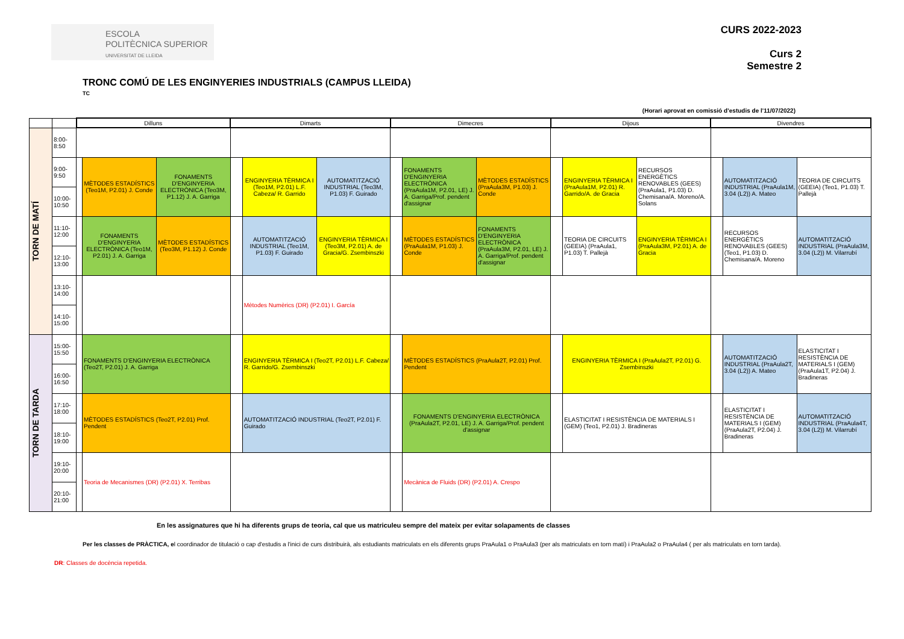ESCOLA
POLITÈCNICA SUPERIOR
UNIVERSITAT DE LLEIDA
CURS 2022-2023
Curs 2
Semestre 2
TRONC COMÚ DE LES ENGINYERIES INDUSTRIALS (CAMPUS LLEIDA)
TC
(Horari aprovat en comissió d’estudis de l'11/07/2022)
| | | Dilluns | | | Dimarts | | | Dimecres | | | Dijous | | | Divendres | | |
| TORN DE MATÍ | 8:00-8:50 | | | | | | | | | | | | | | | |
| | 9:00-9:50 | | MÈTODES ESTADÍSTICS (Teo1M, P2.01) J. Conde | FONAMENTS D'ENGINYERIA ELECTRÒNICA (Teo3M, P1.12) J. A. Garriga | | ENGINYERIA TÈRMICA I (Teo1M, P2.01) L.F. Cabeza/ R. Garrido | AUTOMATITZACIÓ INDUSTRIAL (Teo3M, P1.03) F. Guirado | | FONAMENTS D'ENGINYERIA ELECTRÒNICA (PraAula1M, P2.01, LE) J. A. Garriga/Prof. pendent d'assignar | MÈTODES ESTADÍSTICS (PraAula3M, P1.03) J. Conde | | ENGINYERIA TÈRMICA I (PraAula1M, P2.01) R. Garrido/A. de Gracia | RECURSOS ENERGÈTICS RENOVABLES (GEES) (PraAula1, P1.03) D. Chemisana/A. Moreno/A. Solans | | AUTOMATITZACIÓ INDUSTRIAL (PraAula1M, 3.04 (L2)) A. Mateo | TEORIA DE CIRCUITS (GEEIA) (Teo1, P1.03) T. Pallejà |
| | 10:00-10:50 | | | | | | | | | | | | | | | |
| | 11:10-12:00 | | FONAMENTS D'ENGINYERIA ELECTRÒNICA (Teo1M, P2.01) J. A. Garriga | MÈTODES ESTADÍSTICS (Teo3M, P1.12) J. Conde | | AUTOMATITZACIÓ INDUSTRIAL (Teo1M, P1.03) F. Guirado | ENGINYERIA TÈRMICA I (Teo3M, P2.01) A. de Gracia/G. Zsembinszki | | MÈTODES ESTADÍSTICS (PraAula1M, P1.03) J. Conde | FONAMENTS D'ENGINYERIA ELECTRÒNICA (PraAula3M, P2.01, LE) J. A. Garriga/Prof. pendent d'assignar | | TEORIA DE CIRCUITS (GEEIA) (PraAula1, P1.03) T. Pallejà | ENGINYERIA TÈRMICA I (PraAula3M, P2.01) A. de Gracia | | RECURSOS ENERGÈTICS RENOVABLES (GEES) (Teo1, P1.03) D. Chemisana/A. Moreno | AUTOMATITZACIÓ INDUSTRIAL (PraAula3M, 3.04 (L2)) M. Vilarrubí |
| | 12:10-13:00 | | | | | | | | | | | | | | | |
| | 13:10-14:00 | | | | | Mètodes Numèrics (DR) (P2.01) I. García | | | | | | | | | | |
| | 14:10-15:00 | | | | | | | | | | | | | | | |
| TORN DE TARDA | 15:00-15:50 | | FONAMENTS D'ENGINYERIA ELECTRÒNICA (Teo2T, P2.01) J. A. Garriga | | | ENGINYERIA TÈRMICA I (Teo2T, P2.01) L.F. Cabeza/ R. Garrido/G. Zsembinszki | | | MÈTODES ESTADÍSTICS (PraAula2T, P2.01) Prof. Pendent | | | ENGINYERIA TÈRMICA I (PraAula2T, P2.01) G. Zsembinszki | | | AUTOMATITZACIÓ INDUSTRIAL (PraAula2T, 3.04 (L2)) A. Mateo | ELASTICITAT I RESISTÈNCIA DE MATERIALS I (GEM) (PraAula1T, P2.04) J. Bradineras |
| | 16:00-16:50 | | | | | | | | | | | | | | | |
| | 17:10-18:00 | | MÈTODES ESTADÍSTICS (Teo2T, P2.01) Prof. Pendent | | | AUTOMATITZACIÓ INDUSTRIAL (Teo2T, P2.01) F. Guirado | | | FONAMENTS D'ENGINYERIA ELECTRÒNICA (PraAula2T, P2.01, LE) J. A. Garriga/Prof. pendent d'assignar | | | ELASTICITAT I RESISTÈNCIA DE MATERIALS I (GEM) (Teo1, P2.01) J. Bradineras | | | ELASTICITAT I RESISTÈNCIA DE MATERIALS I (GEM) (PraAula2T, P2.04) J. Bradineras | AUTOMATITZACIÓ INDUSTRIAL (PraAula4T, 3.04 (L2)) M. Vilarrubí |
| | 18:10-19:00 | | | | | | | | | | | | | | | |
| | 19:10-20:00 | | Teoria de Mecanismes (DR) (P2.01) X. Terribas | | | | | | Mecànica de Fluids (DR) (P2.01) A. Crespo | | | | | | | |
| | 20:10-21:00 | | | | | | | | | | | | | | | |
En les assignatures que hi ha diferents grups de teoria, cal que us matriculeu sempre del mateix per evitar solapaments de classes
Per les classes de PRÀCTICA, el coordinador de titulació o cap d'estudis a l'inici de curs distribuirà, als estudiants matriculats en els diferents grups PraAula1 o PraAula3 (per als matriculats en torn matí) i PraAula2 o PraAula4 ( per als matriculats en torn tarda).
DR: Classes de docència repetida.